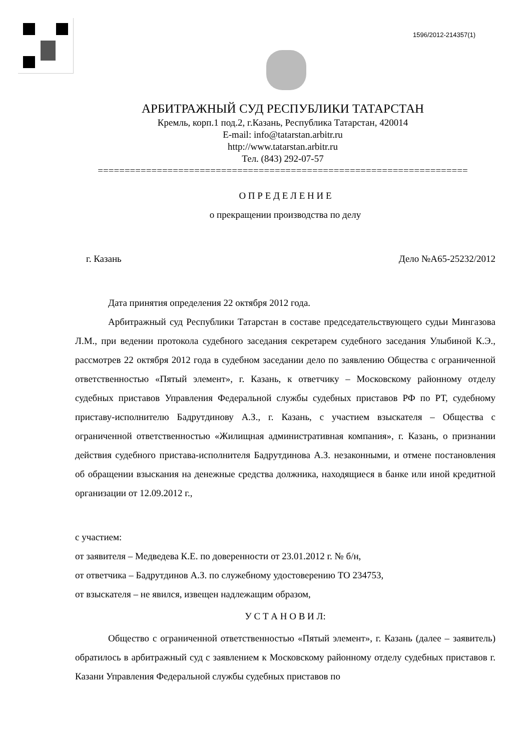1596/2012-214357(1)
АРБИТРАЖНЫЙ СУД РЕСПУБЛИКИ ТАТАРСТАН
Кремль, корп.1 под.2, г.Казань, Республика Татарстан, 420014
E-mail: info@tatarstan.arbitr.ru
http://www.tatarstan.arbitr.ru
Тел. (843) 292-07-57
=====================================================================
О П Р Е Д Е Л Е Н И Е
о прекращении производства по делу
г. Казань Дело №А65-25232/2012
Дата принятия определения 22 октября 2012 года.
Арбитражный суд Республики Татарстан в составе председательствующего судьи Мингазова Л.М., при ведении протокола судебного заседания секретарем судебного заседания Улыбиной К.Э., рассмотрев 22 октября 2012 года в судебном заседании дело по заявлению Общества с ограниченной ответственностью «Пятый элемент», г. Казань, к ответчику – Московскому районному отделу судебных приставов Управления Федеральной службы судебных приставов РФ по РТ, судебному приставу-исполнителю Бадрутдинову А.З., г. Казань, с участием взыскателя – Общества с ограниченной ответственностью «Жилищная административная компания», г. Казань, о признании действия судебного пристава-исполнителя Бадрутдинова А.З. незаконными, и отмене постановления об обращении взыскания на денежные средства должника, находящиеся в банке или иной кредитной организации от 12.09.2012 г.,
с участием:
от заявителя – Медведева К.Е. по доверенности от 23.01.2012 г. № б/н,
от ответчика – Бадрутдинов А.З. по служебному удостоверению ТО 234753,
от взыскателя – не явился, извещен надлежащим образом,
У С Т А Н О В И Л:
Общество с ограниченной ответственностью «Пятый элемент», г. Казань (далее – заявитель) обратилось в арбитражный суд с заявлением к Московскому районному отделу судебных приставов г. Казани Управления Федеральной службы судебных приставов по